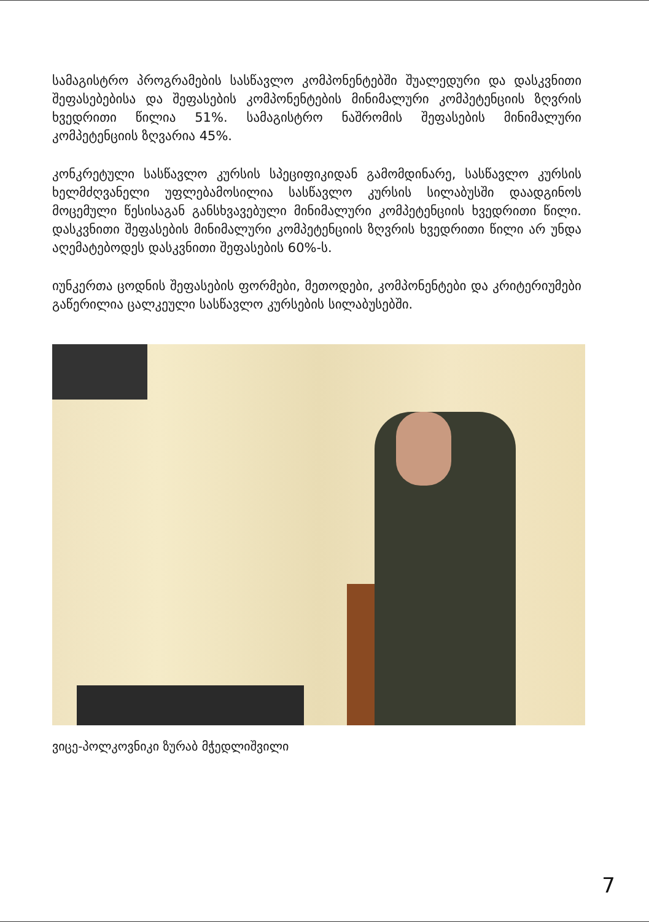სამაგისტრო პროგრამების სასწავლო კომპონენტებში შუალედური და დასკვნითი შეფასებებისა და შეფასების კომპონენტების მინიმალური კომპეტენციის ზღვრის ხვედრითი წილია 51%. სამაგისტრო ნაშრომის შეფასების მინიმალური კომპეტენციის ზღვარია 45%.
კონკრეტული სასწავლო კურსის სპეციფიკიდან გამომდინარე, სასწავლო კურსის ხელმძღვანელი უფლებამოსილია სასწავლო კურსის სილაბუსში დაადგინოს მოცემული წესისაგან განსხვავებული მინიმალური კომპეტენციის ხვედრითი წილი. დასკვნითი შეფასების მინიმალური კომპეტენციის ზღვრის ხვედრითი წილი არ უნდა აღემატებოდეს დასკვნითი შეფასების 60%-ს.
იუნკერთა ცოდნის შეფასების ფორმები, მეთოდები, კომპონენტები და კრიტერიუმები გაწერილია ცალკეული სასწავლო კურსების სილაბუსებში.
ვიცე-პოლკოვნიკი ზურაბ მჭედლიშვილი
7